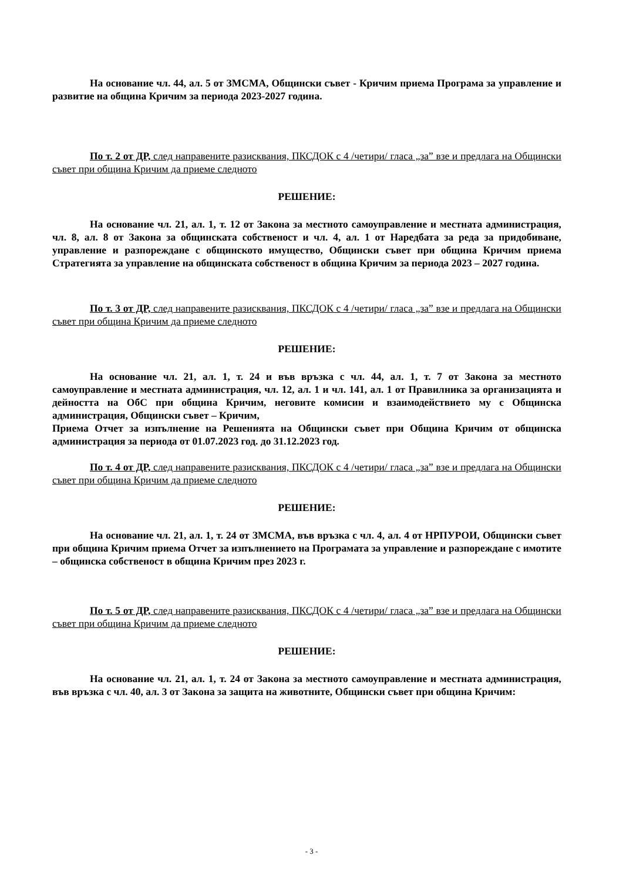На основание чл. 44, ал. 5 от ЗМСМА, Общински съвет - Кричим приема Програма за управление и развитие на община Кричим за периода 2023-2027 година.
По т. 2 от ДР, след направените разисквания, ПКСДОК с 4 /четири/ гласа „за” взе и предлага на Общински съвет при община Кричим да приеме следното
РЕШЕНИЕ:
На основание чл. 21, ал. 1, т. 12 от Закона за местното самоуправление и местната администрация, чл. 8, ал. 8 от Закона за общинската собственост и чл. 4, ал. 1 от Наредбата за реда за придобиване, управление и разпореждане с общинското имущество, Общински съвет при община Кричим приема Стратегията за управление на общинската собственост в община Кричим за периода 2023 – 2027 година.
По т. 3 от ДР, след направените разисквания, ПКСДОК с 4 /четири/ гласа „за” взе и предлага на Общински съвет при община Кричим да приеме следното
РЕШЕНИЕ:
На основание чл. 21, ал. 1, т. 24 и във връзка с чл. 44, ал. 1, т. 7 от Закона за местното самоуправление и местната администрация, чл. 12, ал. 1 и чл. 141, ал. 1 от Правилника за организацията и дейността на ОбС при община Кричим, неговите комисии и взаимодействието му с Общинска администрация, Общински съвет – Кричим,
Приема Отчет за изпълнение на Решенията на Общински съвет при Община Кричим от общинска администрация за периода от 01.07.2023 год. до 31.12.2023 год.
По т. 4 от ДР, след направените разисквания, ПКСДОК с 4 /четири/ гласа „за” взе и предлага на Общински съвет при община Кричим да приеме следното
РЕШЕНИЕ:
На основание чл. 21, ал. 1, т. 24 от ЗМСМА, във връзка с чл. 4, ал. 4 от НРПУРОИ, Общински съвет при община Кричим приема Отчет за изпълнението на Програмата за управление и разпореждане с имотите – общинска собственост в община Кричим през 2023 г.
По т. 5 от ДР, след направените разисквания, ПКСДОК с 4 /четири/ гласа „за” взе и предлага на Общински съвет при община Кричим да приеме следното
РЕШЕНИЕ:
На основание чл. 21, ал. 1, т. 24 от Закона за местното самоуправление и местната администрация, във връзка с чл. 40, ал. 3 от Закона за защита на животните, Общински съвет при община Кричим:
- 3 -